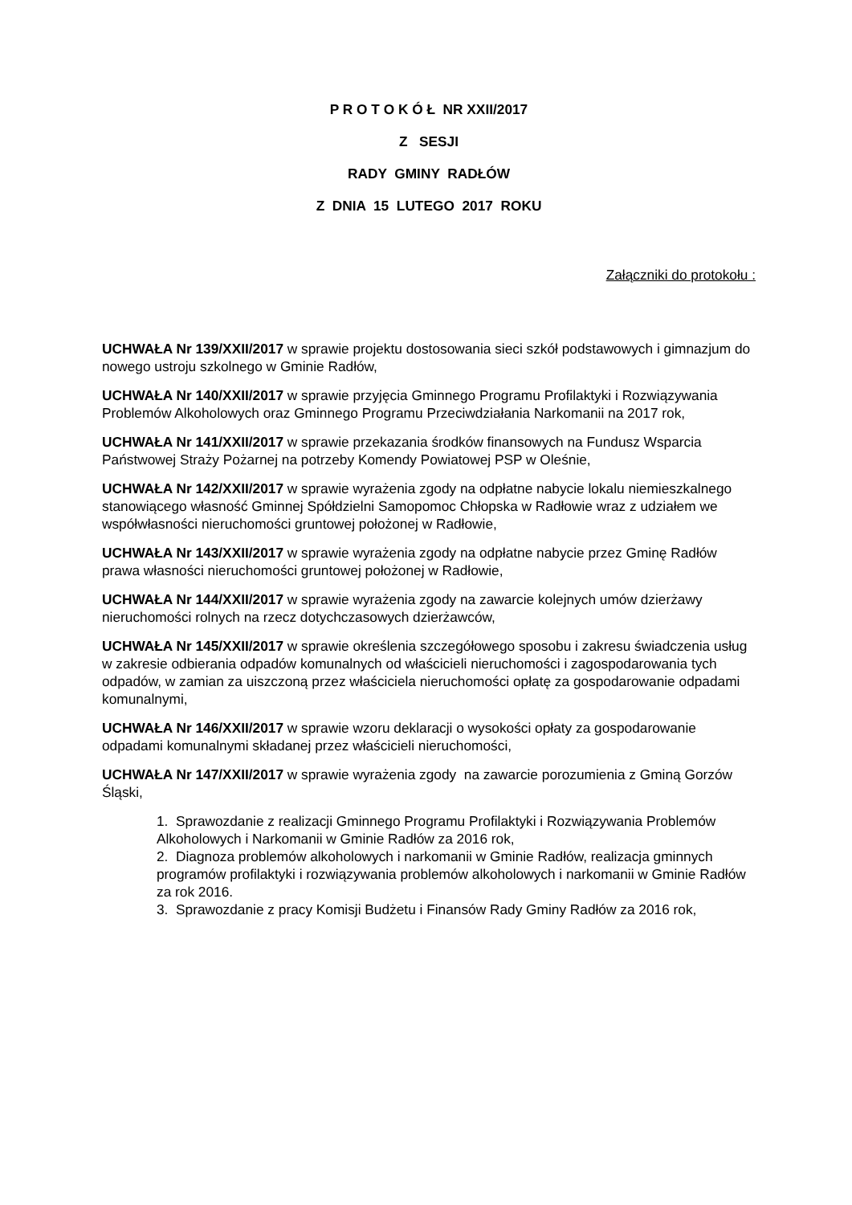P R O T O K Ó Ł NR XXII/2017
Z SESJI
RADY GMINY RADŁÓW
Z DNIA 15 LUTEGO 2017 ROKU
Załączniki do protokołu :
UCHWAŁA Nr 139/XXII/2017 w sprawie projektu dostosowania sieci szkół podstawowych i gimnazjum do nowego ustroju szkolnego w Gminie Radłów,
UCHWAŁA Nr 140/XXII/2017 w sprawie przyjęcia Gminnego Programu Profilaktyki i Rozwiązywania Problemów Alkoholowych oraz Gminnego Programu Przeciwdziałania Narkomanii na 2017 rok,
UCHWAŁA Nr 141/XXII/2017 w sprawie przekazania środków finansowych na Fundusz Wsparcia Państwowej Straży Pożarnej na potrzeby Komendy Powiatowej PSP w Oleśnie,
UCHWAŁA Nr 142/XXII/2017 w sprawie wyrażenia zgody na odpłatne nabycie lokalu niemieszkalnego stanowiącego własność Gminnej Spółdzielni Samopomoc Chłopska w Radłowie wraz z udziałem we współwłasności nieruchomości gruntowej położonej w Radłowie,
UCHWAŁA Nr 143/XXII/2017 w sprawie wyrażenia zgody na odpłatne nabycie przez Gminę Radłów prawa własności nieruchomości gruntowej położonej w Radłowie,
UCHWAŁA Nr 144/XXII/2017 w sprawie wyrażenia zgody na zawarcie kolejnych umów dzierżawy nieruchomości rolnych na rzecz dotychczasowych dzierżawców,
UCHWAŁA Nr 145/XXII/2017 w sprawie określenia szczegółowego sposobu i zakresu świadczenia usług w zakresie odbierania odpadów komunalnych od właścicieli nieruchomości i zagospodarowania tych odpadów, w zamian za uiszczoną przez właściciela nieruchomości opłatę za gospodarowanie odpadami komunalnymi,
UCHWAŁA Nr 146/XXII/2017 w sprawie wzoru deklaracji o wysokości opłaty za gospodarowanie odpadami komunalnymi składanej przez właścicieli nieruchomości,
UCHWAŁA Nr 147/XXII/2017 w sprawie wyrażenia zgody na zawarcie porozumienia z Gminą Gorzów Śląski,
1. Sprawozdanie z realizacji Gminnego Programu Profilaktyki i Rozwiązywania Problemów Alkoholowych i Narkomanii w Gminie Radłów za 2016 rok,
2. Diagnoza problemów alkoholowych i narkomanii w Gminie Radłów, realizacja gminnych programów profilaktyki i rozwiązywania problemów alkoholowych i narkomanii w Gminie Radłów za rok 2016.
3. Sprawozdanie z pracy Komisji Budżetu i Finansów Rady Gminy Radłów za 2016 rok,